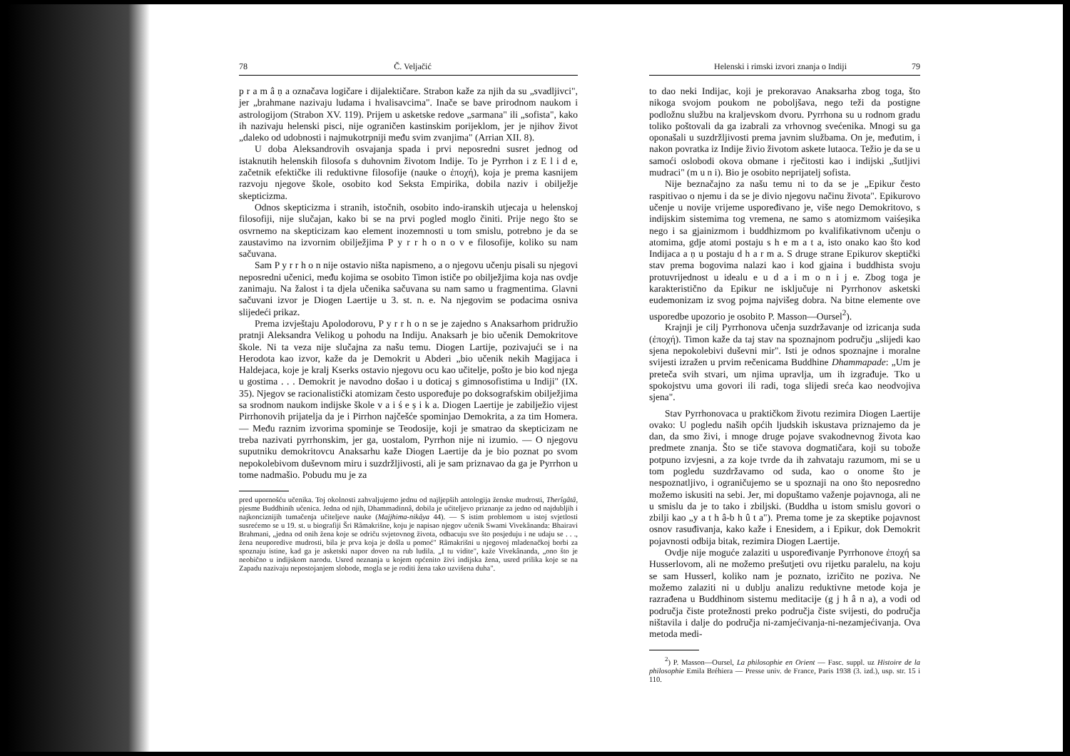78 Č. Veljačić
p r a m â ṇ a označava logičare i dijalektičare. Strabon kaže za njih da su „svadljivci", jer „brahmane nazivaju ludama i hvalisavcima". Inače se bave prirodnom naukom i astrologijom (Strabon XV. 119). Prijem u asketske redove „sarmana" ili „sofista", kako ih nazivaju helenski pisci, nije ograničen kastinskim porijeklom, jer je njihov život „daleko od udobnosti i najmukotrpniji među svim zvanjima" (Arrian XII. 8).
U doba Aleksandrovih osvajanja spada i prvi neposredni susret jednog od istaknutih helenskih filosofa s duhovnim životom Indije. To je Pyrrhon i z E l i d e, začetnik efektičke ili reduktivne filosofije (nauke o ἐποχή), koja je prema kasnijem razvoju njegove škole, osobito kod Seksta Empirika, dobila naziv i obilježje skepticizma.
Odnos skepticizma i stranih, istočnih, osobito indo-iranskih utjecaja u helenskoj filosofiji, nije slučajan, kako bi se na prvi pogled moglo činiti. Prije nego što se osvrnemo na skepticizam kao element inozemnosti u tom smislu, potrebno je da se zaustavimo na izvornim obilježjima P y r r h o n o v e filosofije, koliko su nam sačuvana.
Sam P y r r h o n nije ostavio ništa napismeno, a o njegovu učenju pisali su njegovi neposredni učenici, među kojima se osobito Timon ističe po obilježjima koja nas ovdje zanimaju. Na žalost i ta djela učenika sačuvana su nam samo u fragmentima. Glavni sačuvani izvor je Diogen Laertije u 3. st. n. e. Na njegovim se podacima osniva slijedeći prikaz.
Prema izvještaju Apolodorovu, P y r r h o n se je zajedno s Anaksarhom pridružio pratnji Aleksandra Velikog u pohodu na Indiju. Anaksarh je bio učenik Demokritove škole. Ni ta veza nije slučajna za našu temu. Diogen Lartije, pozivajući se i na Herodota kao izvor, kaže da je Demokrit u Abderi „bio učenik nekih Magijaca i Haldejaca, koje je kralj Kserks ostavio njegovu ocu kao učitelje, pošto je bio kod njega u gostima . . . Demokrit je navodno došao i u doticaj s gimnosofistima u Indiji" (IX. 35). Njegov se racionalistički atomizam često uspoređuje po doksografskim obilježjima sa srodnom naukom indijske škole v a i ś e ṣ i k a. Diogen Laertije je zabilježio vijest Pirrhonovih prijatelja da je i Pirrhon najčešće spominjao Demokrita, a za tim Homera. — Među raznim izvorima spominje se Teodosije, koji je smatrao da skepticizam ne treba nazivati pyrrhonskim, jer ga, uostalom, Pyrrhon nije ni izumio. — O njegovu suputniku demokritovcu Anaksarhu kaže Diogen Laertije da je bio poznat po svom nepokolebivom duševnom miru i suzdržljivosti, ali je sam priznavao da ga je Pyrrhon u tome nadmašio. Pobudu mu je za
pred upornošću učenika. Toj okolnosti zahvaljujemo jednu od najljepših antologija ženske mudrosti, Therîgâtâ, pjesme Buddhinih učenica. Jedna od njih, Dhammadinnâ, dobila je učiteljevo priznanje za jedno od najdubljih i najkonciznijih tumačenja učiteljeve nauke (Majjhima-nikâya 44). — S istim problemom u istoj svjetlosti susrećemo se u 19. st. u biografiji Šri Râmakrišne, koju je napisao njegov učenik Swami Vivekânanda: Bhairavi Brahmani, „jedna od onih žena koje se odriču svjetovnog života, odbacuju sve što posjeduju i ne udaju se . . ., žena neuporedive mudrosti, bila je prva koja je došla u pomoć" Râmakrišni u njegovoj mladenačkoj borbi za spoznaju istine, kad ga je asketski napor doveo na rub ludila. „I tu vidite", kaže Vivekânanda, „ono što je neobično u indijskom narodu. Usred neznanja u kojem općenito živi indijska žena, usred prilika koje se na Zapadu nazivaju nepostojanjem slobode, mogla se je roditi žena tako uzvišena duha".
Helenski i rimski izvori znanja o Indiji 79
to dao neki Indijac, koji je prekoravao Anaksarha zbog toga, što nikoga svojom poukom ne poboljšava, nego teži da postigne podložnu službu na kraljevskom dvoru. Pyrrhona su u rodnom gradu toliko poštovali da ga izabrali za vrhovnog svećenika. Mnogi su ga oponašali u suzdržljivosti prema javnim službama. On je, međutim, i nakon povratka iz Indije živio životom askete lutaoca. Težio je da se u samoći oslobodi okova obmane i rječitosti kao i indijski „šutljivi mudraci" (m u n i). Bio je osobito neprijatelj sofista.
Nije beznačajno za našu temu ni to da se je „Epikur često raspitivao o njemu i da se je divio njegovu načinu života". Epikurovo učenje u novije vrijeme uspoređivano je, više nego Demokritovo, s indijskim sistemima tog vremena, ne samo s atomizmom vaiśeṣika nego i sa gjainizmom i buddhizmom po kvalifikativnom učenju o atomima, gdje atomi postaju s h e m a t a, isto onako kao što kod Indijaca a ṇ u postaju d h a r m a. S druge strane Epikurov skeptički stav prema bogovima nalazi kao i kod gjaina i buddhista svoju protuvrijednost u idealu e u d a i m o n i j e. Zbog toga je karakteristično da Epikur ne isključuje ni Pyrrhonov asketski eudemonizam iz svog pojma najvišeg dobra. Na bitne elemente ove usporedbe upozorio je osobito P. Masson—Oursel<sup>2</sup>).
Krajnji je cilj Pyrrhonova učenja suzdržavanje od izricanja suda (ἐποχή). Timon kaže da taj stav na spoznajnom području „slijedi kao sjena nepokolebivi duševni mir". Isti je odnos spoznajne i moralne svijesti izražen u prvim rečenicama Buddhine Dhammapade: „Um je preteča svih stvari, um njima upravlja, um ih izgrađuje. Tko u spokojstvu uma govori ili radi, toga slijedi sreća kao neodvojiva sjena".
Stav Pyrrhonovaca u praktičkom životu rezimira Diogen Laertije ovako: U pogledu naših općih ljudskih iskustava priznajemo da je dan, da smo živi, i mnoge druge pojave svakodnevnog života kao predmete znanja. Što se tiče stavova dogmatičara, koji su tobože potpuno izvjesni, a za koje tvrde da ih zahvataju razumom, mi se u tom pogledu suzdržavamo od suda, kao o onome što je nespoznatljivo, i ograničujemo se u spoznaji na ono što neposredno možemo iskusiti na sebi. Jer, mi dopuštamo važenje pojavnoga, ali ne u smislu da je to tako i zbiljski. (Buddha u istom smislu govori o zbilji kao „y a t h â-b h û t a"). Prema tome je za skeptike pojavnost osnov rasuđivanja, kako kaže i Enesidem, a i Epikur, dok Demokrit pojavnosti odbija bitak, rezimira Diogen Laertije.
Ovdje nije moguće zalaziti u uspoređivanje Pyrrhonove ἐποχή sa Husserlovom, ali ne možemo prešutjeti ovu rijetku paralelu, na koju se sam Husserl, koliko nam je poznato, izričito ne poziva. Ne možemo zalaziti ni u dublju analizu reduktivne metode koja je razrađena u Buddhinom sistemu meditacije (g j h â n a), a vodi od područja čiste protežnosti preko područja čiste svijesti, do područja ništavila i dalje do područja ni-zamjećivanja-ni-nezamjećivanja. Ova metoda medi-
<sup>2</sup>) P. Masson—Oursel, La philosophie en Orient — Fasc. suppl. uz Histoire de la philosophie Emila Bréhiera — Presse univ. de France, Paris 1938 (3. izd.), usp. str. 15 i 110.